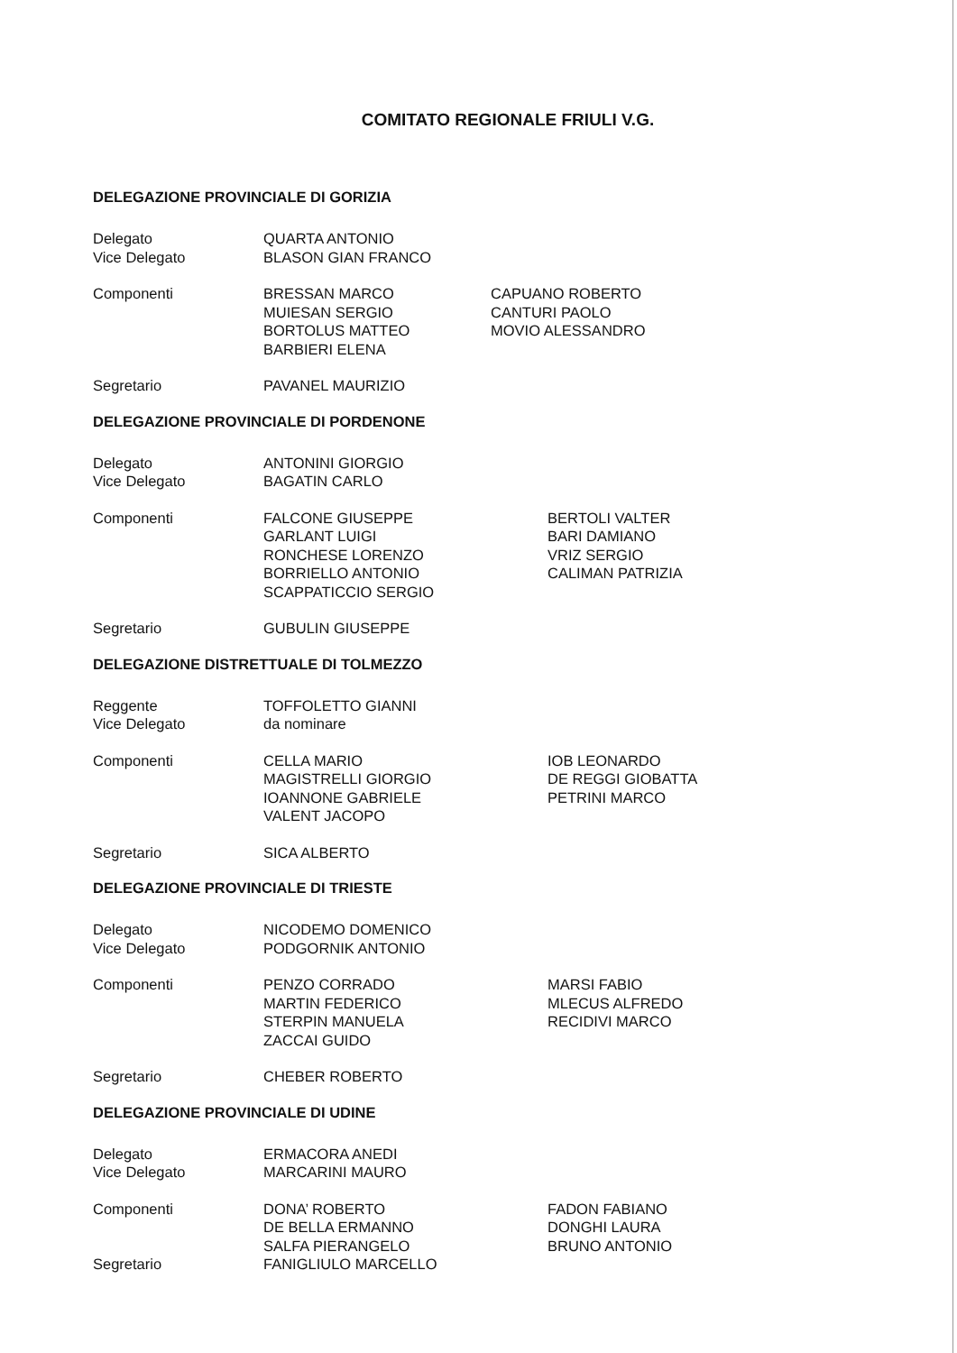COMITATO REGIONALE FRIULI V.G.
DELEGAZIONE PROVINCIALE DI GORIZIA
Delegato
Vice Delegato
QUARTA ANTONIO
BLASON GIAN FRANCO
Componenti BRESSAN MARCO
MUIESAN SERGIO
BORTOLUS MATTEO
BARBIERI ELENA
CAPUANO ROBERTO
CANTURI PAOLO
MOVIO ALESSANDRO
Segretario PAVANEL MAURIZIO
DELEGAZIONE PROVINCIALE DI PORDENONE
Delegato
Vice Delegato
ANTONINI GIORGIO
BAGATIN CARLO
Componenti FALCONE GIUSEPPE
GARLANT LUIGI
RONCHESE LORENZO
BORRIELLO ANTONIO
SCAPPATICCIO SERGIO
BERTOLI VALTER
BARI DAMIANO
VRIZ SERGIO
CALIMAN PATRIZIA
Segretario GUBULIN GIUSEPPE
DELEGAZIONE DISTRETTUALE DI TOLMEZZO
Reggente
Vice Delegato
TOFFOLETTO GIANNI
da nominare
Componenti CELLA MARIO
MAGISTRELLI GIORGIO
IOANNONE GABRIELE
VALENT JACOPO
IOB LEONARDO
DE REGGI GIOBATTA
PETRINI MARCO
Segretario SICA ALBERTO
DELEGAZIONE PROVINCIALE DI TRIESTE
Delegato
Vice Delegato
NICODEMO DOMENICO
PODGORNIK ANTONIO
Componenti PENZO CORRADO
MARTIN FEDERICO
STERPIN MANUELA
ZACCAI GUIDO
MARSI FABIO
MLECUS ALFREDO
RECIDIVI MARCO
Segretario CHEBER ROBERTO
DELEGAZIONE PROVINCIALE DI UDINE
Delegato
Vice Delegato
ERMACORA ANEDI
MARCARINI MAURO
Componenti DONA’ ROBERTO
DE BELLA ERMANNO
SALFA PIERANGELO
FADON FABIANO
DONGHI LAURA
BRUNO ANTONIO
Segretario FANIGLIULO MARCELLO